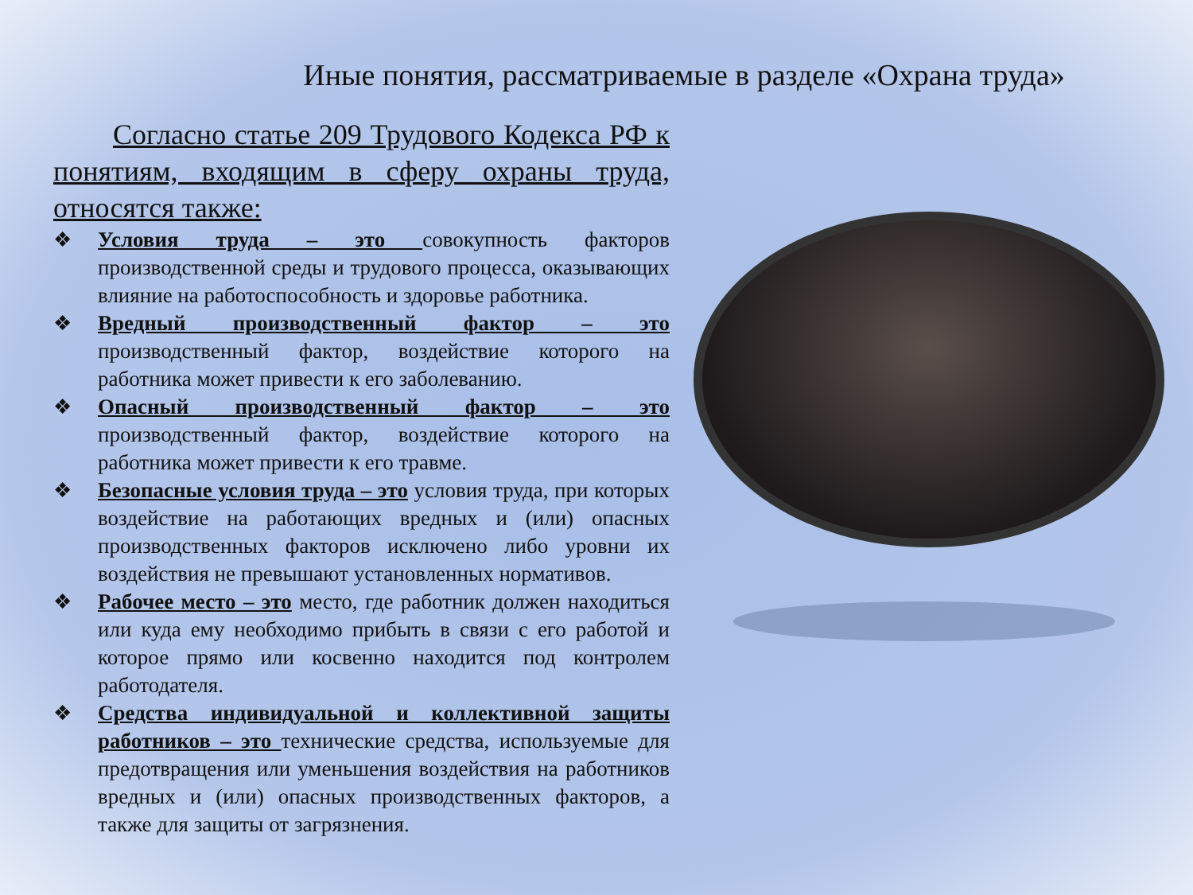Иные понятия, рассматриваемые в разделе «Охрана труда»
Согласно статье 209 Трудового Кодекса РФ к понятиям, входящим в сферу охраны труда, относятся также:
❖ Условия труда – это совокупность факторов производственной среды и трудового процесса, оказывающих влияние на работоспособность и здоровье работника.
❖ Вредный производственный фактор – это производственный фактор, воздействие которого на работника может привести к его заболеванию.
❖ Опасный производственный фактор – это производственный фактор, воздействие которого на работника может привести к его травме.
❖ Безопасные условия труда – это условия труда, при которых воздействие на работающих вредных и (или) опасных производственных факторов исключено либо уровни их воздействия не превышают установленных нормативов.
❖ Рабочее место – это место, где работник должен находиться или куда ему необходимо прибыть в связи с его работой и которое прямо или косвенно находится под контролем работодателя.
❖ Средства индивидуальной и коллективной защиты работников – это технические средства, используемые для предотвращения или уменьшения воздействия на работников вредных и (или) опасных производственных факторов, а также для защиты от загрязнения.